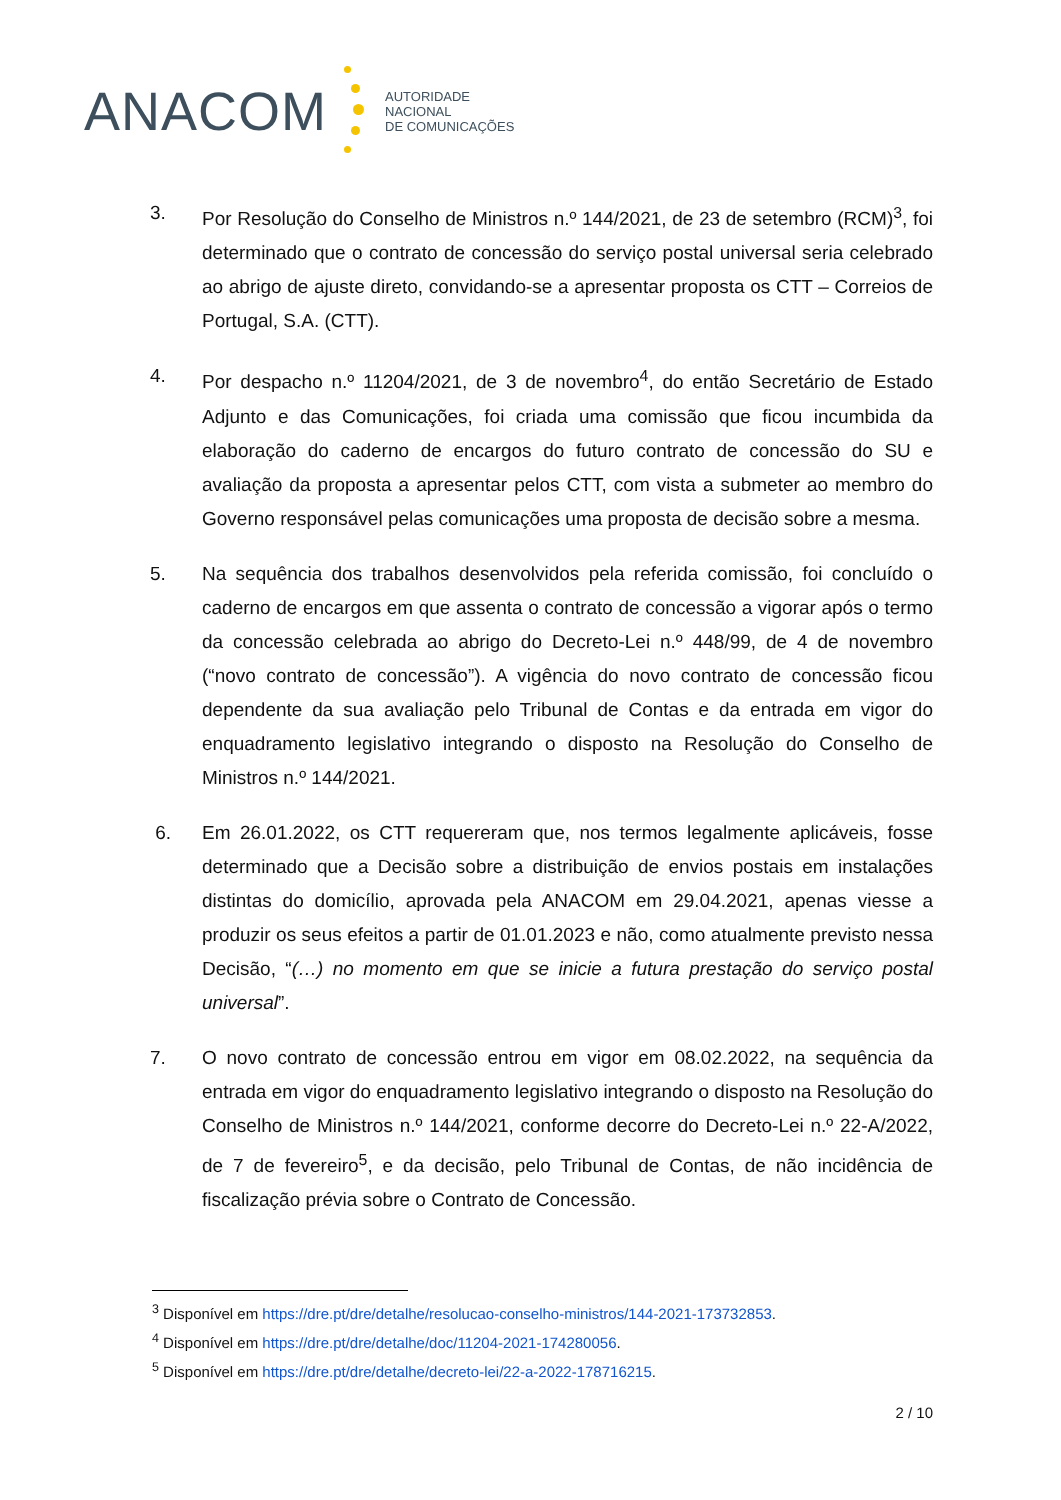ANACOM
AUTORIDADE
NACIONAL
DE COMUNICAÇÕES
3. Por Resolução do Conselho de Ministros n.º 144/2021, de 23 de setembro (RCM)<sup>3</sup>, foi determinado que o contrato de concessão do serviço postal universal seria celebrado ao abrigo de ajuste direto, convidando-se a apresentar proposta os CTT – Correios de Portugal, S.A. (CTT).
4. Por despacho n.º 11204/2021, de 3 de novembro<sup>4</sup>, do então Secretário de Estado Adjunto e das Comunicações, foi criada uma comissão que ficou incumbida da elaboração do caderno de encargos do futuro contrato de concessão do SU e avaliação da proposta a apresentar pelos CTT, com vista a submeter ao membro do Governo responsável pelas comunicações uma proposta de decisão sobre a mesma.
5. Na sequência dos trabalhos desenvolvidos pela referida comissão, foi concluído o caderno de encargos em que assenta o contrato de concessão a vigorar após o termo da concessão celebrada ao abrigo do Decreto-Lei n.º 448/99, de 4 de novembro (“novo contrato de concessão”). A vigência do novo contrato de concessão ficou dependente da sua avaliação pelo Tribunal de Contas e da entrada em vigor do enquadramento legislativo integrando o disposto na Resolução do Conselho de Ministros n.º 144/2021.
6. Em 26.01.2022, os CTT requereram que, nos termos legalmente aplicáveis, fosse determinado que a Decisão sobre a distribuição de envios postais em instalações distintas do domicílio, aprovada pela ANACOM em 29.04.2021, apenas viesse a produzir os seus efeitos a partir de 01.01.2023 e não, como atualmente previsto nessa Decisão, “(…) no momento em que se inicie a futura prestação do serviço postal universal”.
7. O novo contrato de concessão entrou em vigor em 08.02.2022, na sequência da entrada em vigor do enquadramento legislativo integrando o disposto na Resolução do Conselho de Ministros n.º 144/2021, conforme decorre do Decreto-Lei n.º 22-A/2022, de 7 de fevereiro<sup>5</sup>, e da decisão, pelo Tribunal de Contas, de não incidência de fiscalização prévia sobre o Contrato de Concessão.
<sup>3</sup> Disponível em https://dre.pt/dre/detalhe/resolucao-conselho-ministros/144-2021-173732853.
<sup>4</sup> Disponível em https://dre.pt/dre/detalhe/doc/11204-2021-174280056.
<sup>5</sup> Disponível em https://dre.pt/dre/detalhe/decreto-lei/22-a-2022-178716215.
2 / 10